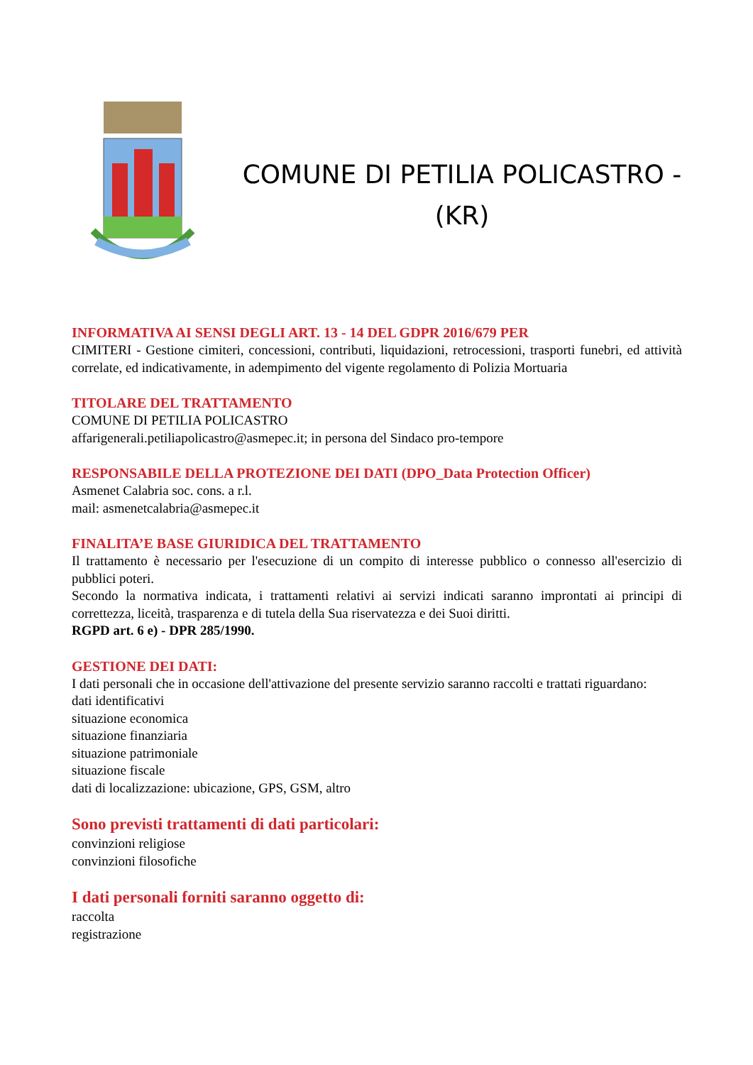COMUNE DI PETILIA POLICASTRO -
(KR)
INFORMATIVA AI SENSI DEGLI ART. 13 - 14 DEL GDPR 2016/679 PER
CIMITERI - Gestione cimiteri, concessioni, contributi, liquidazioni, retrocessioni, trasporti funebri, ed attività correlate, ed indicativamente, in adempimento del vigente regolamento di Polizia Mortuaria
TITOLARE DEL TRATTAMENTO
COMUNE DI PETILIA POLICASTRO
affarigenerali.petiliapolicastro@asmepec.it; in persona del Sindaco pro-tempore
RESPONSABILE DELLA PROTEZIONE DEI DATI (DPO_Data Protection Officer)
Asmenet Calabria soc. cons. a r.l.
mail: asmenetcalabria@asmepec.it
FINALITA’E BASE GIURIDICA DEL TRATTAMENTO
Il trattamento è necessario per l'esecuzione di un compito di interesse pubblico o connesso all'esercizio di pubblici poteri.
Secondo la normativa indicata, i trattamenti relativi ai servizi indicati saranno improntati ai principi di correttezza, liceità, trasparenza e di tutela della Sua riservatezza e dei Suoi diritti.
RGPD art. 6 e) - DPR 285/1990.
GESTIONE DEI DATI:
I dati personali che in occasione dell'attivazione del presente servizio saranno raccolti e trattati riguardano:
dati identificativi
situazione economica
situazione finanziaria
situazione patrimoniale
situazione fiscale
dati di localizzazione: ubicazione, GPS, GSM, altro
Sono previsti trattamenti di dati particolari:
convinzioni religiose
convinzioni filosofiche
I dati personali forniti saranno oggetto di:
raccolta
registrazione